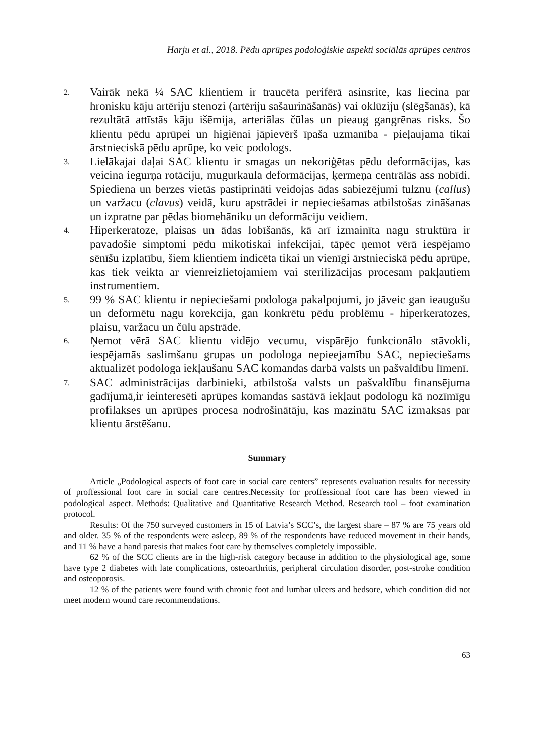Harju et al., 2018. Pēdu aprūpes podoloģiskie aspekti sociālās aprūpes centros
2. Vairāk nekā ¼ SAC klientiem ir traucēta perifērā asinsrite, kas liecina par hronisku kāju artēriju stenozi (artēriju sašaurināšanās) vai oklūziju (slēgšanās), kā rezultātā attīstās kāju išēmija, arteriālas čūlas un pieaug gangrēnas risks. Šo klientu pēdu aprūpei un higiēnai jāpievērš īpaša uzmanība - pieļaujama tikai ārstnieciskā pēdu aprūpe, ko veic podologs.
3. Lielākajai daļai SAC klientu ir smagas un nekoriģētas pēdu deformācijas, kas veicina iegurņa rotāciju, mugurkaula deformācijas, ķermeņa centrālās ass nobīdi. Spiediena un berzes vietās pastiprināti veidojas ādas sabiezējumi tulznu (callus) un varžacu (clavus) veidā, kuru apstrādei ir nepieciešamas atbilstošas zināšanas un izpratne par pēdas biomehāniku un deformāciju veidiem.
4. Hiperkeratoze, plaisas un ādas lobīšanās, kā arī izmainīta nagu struktūra ir pavadošie simptomi pēdu mikotiskai infekcijai, tāpēc ņemot vērā iespējamo sēnīšu izplatību, šiem klientiem indicēta tikai un vienīgi ārstnieciskā pēdu aprūpe, kas tiek veikta ar vienreizlietojamiem vai sterilizācijas procesam pakļautiem instrumentiem.
5. 99 % SAC klientu ir nepieciešami podologa pakalpojumi, jo jāveic gan ieaugušu un deformētu nagu korekcija, gan konkrētu pēdu problēmu - hiperkeratozes, plaisu, varžacu un čūlu apstrāde.
6. Ņemot vērā SAC klientu vidējo vecumu, vispārējo funkcionālo stāvokli, iespējamās saslimšanu grupas un podologa nepieejamību SAC, nepieciešams aktualizēt podologa iekļaušanu SAC komandas darbā valsts un pašvaldību līmenī.
7. SAC administrācijas darbinieki, atbilstoša valsts un pašvaldību finansējuma gadījumā,ir ieinteresēti aprūpes komandas sastāvā iekļaut podologu kā nozīmīgu profilakses un aprūpes procesa nodrošinātāju, kas mazinātu SAC izmaksas par klientu ārstēšanu.
Summary
Article „Podological aspects of foot care in social care centers” represents evaluation results for necessity of proffessional foot care in social care centres.Necessity for proffessional foot care has been viewed in podological aspect. Methods: Qualitative and Quantitative Research Method. Research tool – foot examination protocol.
Results: Of the 750 surveyed customers in 15 of Latvia’s SCC’s, the largest share – 87 % are 75 years old and older. 35 % of the respondents were asleep, 89 % of the respondents have reduced movement in their hands, and 11 % have a hand paresis that makes foot care by themselves completely impossible.
62 % of the SCC clients are in the high-risk category because in addition to the physiological age, some have type 2 diabetes with late complications, osteoarthritis, peripheral circulation disorder, post-stroke condition and osteoporosis.
12 % of the patients were found with chronic foot and lumbar ulcers and bedsore, which condition did not meet modern wound care recommendations.
63